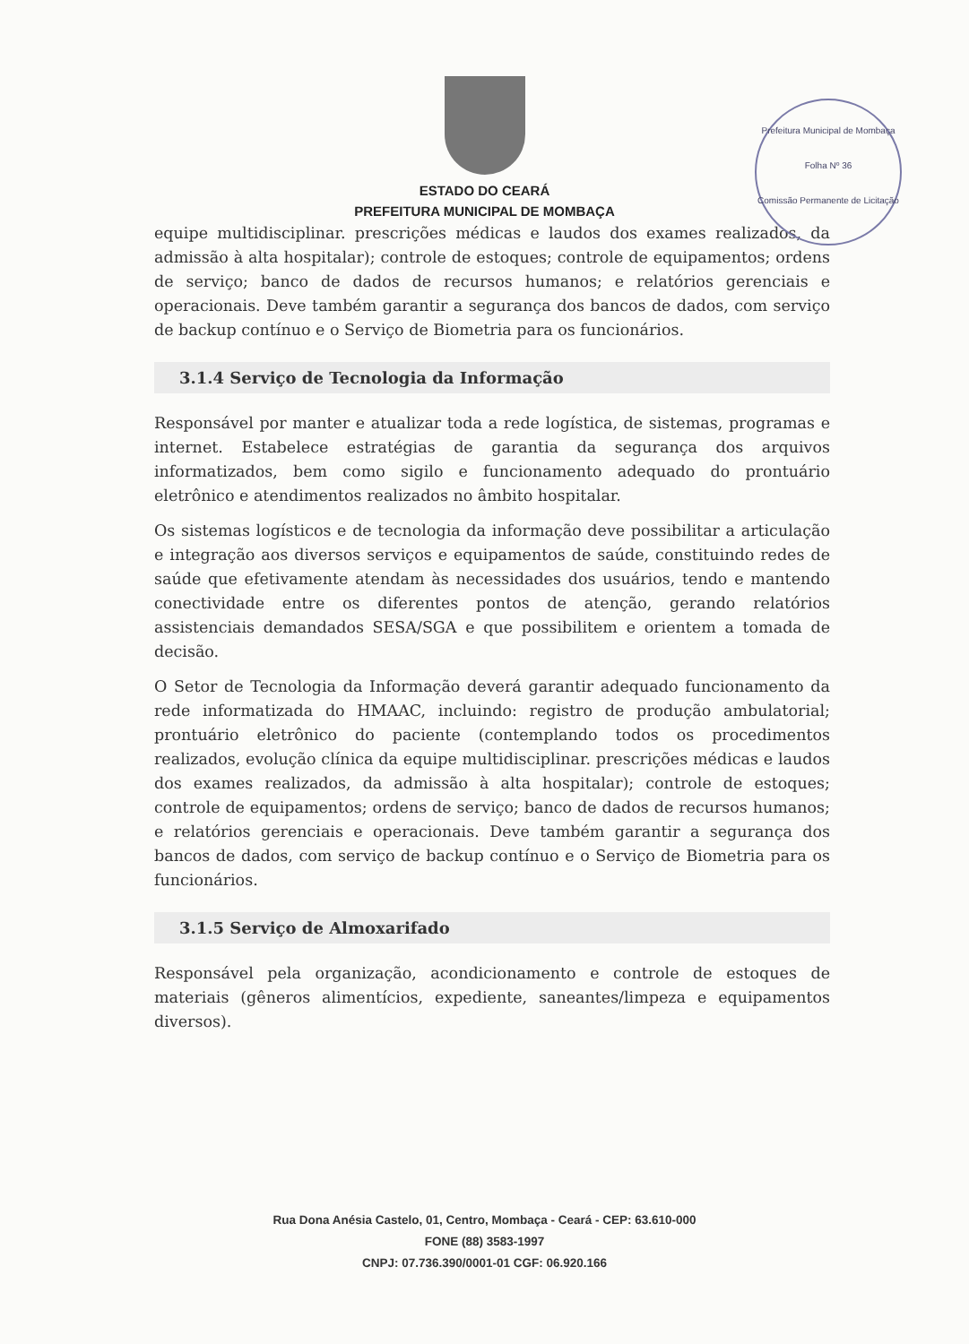ESTADO DO CEARÁ
PREFEITURA MUNICIPAL DE MOMBAÇA
Prefeitura Municipal de Mombaça
Folha Nº 36
Comissão Permanente de Licitação
equipe multidisciplinar. prescrições médicas e laudos dos exames realizados, da admissão à alta hospitalar); controle de estoques; controle de equipamentos; ordens de serviço; banco de dados de recursos humanos; e relatórios gerenciais e operacionais. Deve também garantir a segurança dos bancos de dados, com serviço de backup contínuo e o Serviço de Biometria para os funcionários.
3.1.4 Serviço de Tecnologia da Informação
Responsável por manter e atualizar toda a rede logística, de sistemas, programas e internet. Estabelece estratégias de garantia da segurança dos arquivos informatizados, bem como sigilo e funcionamento adequado do prontuário eletrônico e atendimentos realizados no âmbito hospitalar.
Os sistemas logísticos e de tecnologia da informação deve possibilitar a articulação e integração aos diversos serviços e equipamentos de saúde, constituindo redes de saúde que efetivamente atendam às necessidades dos usuários, tendo e mantendo conectividade entre os diferentes pontos de atenção, gerando relatórios assistenciais demandados SESA/SGA e que possibilitem e orientem a tomada de decisão.
O Setor de Tecnologia da Informação deverá garantir adequado funcionamento da rede informatizada do HMAAC, incluindo: registro de produção ambulatorial; prontuário eletrônico do paciente (contemplando todos os procedimentos realizados, evolução clínica da equipe multidisciplinar. prescrições médicas e laudos dos exames realizados, da admissão à alta hospitalar); controle de estoques; controle de equipamentos; ordens de serviço; banco de dados de recursos humanos; e relatórios gerenciais e operacionais. Deve também garantir a segurança dos bancos de dados, com serviço de backup contínuo e o Serviço de Biometria para os funcionários.
3.1.5 Serviço de Almoxarifado
Responsável pela organização, acondicionamento e controle de estoques de materiais (gêneros alimentícios, expediente, saneantes/limpeza e equipamentos diversos).
Rua Dona Anésia Castelo, 01, Centro, Mombaça - Ceará - CEP: 63.610-000
FONE (88) 3583-1997
CNPJ: 07.736.390/0001-01 CGF: 06.920.166